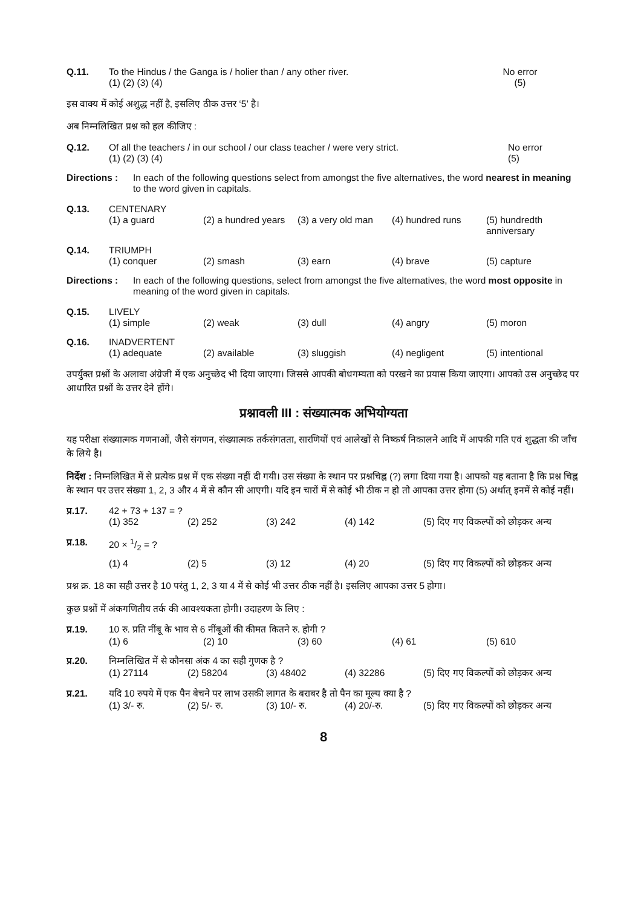Q.11. To the Hindus / the Ganga is / holier than / any other river. No error
(1) (2) (3) (4) (5)
इस वाक्य में कोई अशुद्ध नहीं है, इसलिए ठीक उत्तर ‘5’ है।
अब निम्नलिखित प्रश्न को हल कीजिए :
Q.12. Of all the teachers / in our school / our class teacher / were very strict. No error
(1) (2) (3) (4) (5)
Directions :
In each of the following questions select from amongst the five alternatives, the word nearest in meaning to the word given in capitals.
Q.13. CENTENARY
(1) a guard (2) a hundred years (3) a very old man (4) hundred runs (5) hundredth anniversary
Q.14. TRIUMPH
(1) conquer (2) smash (3) earn (4) brave (5) capture
Directions :
In each of the following questions, select from amongst the five alternatives, the word most opposite in meaning of the word given in capitals.
Q.15. LIVELY
(1) simple (2) weak (3) dull (4) angry (5) moron
Q.16. INADVERTENT
(1) adequate (2) available (3) sluggish (4) negligent (5) intentional
उपर्युक्त प्रश्नों के अलावा अंग्रेजी में एक अनुच्छेद भी दिया जाएगा। जिससे आपकी बोधगम्यता को परखने का प्रयास किया जाएगा। आपको उस अनुच्छेद पर आधारित प्रश्नों के उत्तर देने होंगे।
प्रश्नावली III : संख्यात्मक अभियोग्यता
यह परीक्षा संख्यात्मक गणनाओं, जैसे संगणन, संख्यात्मक तर्कसंगतता, सारणियों एवं आलेखों से निष्कर्ष निकालने आदि में आपकी गति एवं शुद्धता की जाँच के लिये है।
निर्देश : निम्नलिखित में से प्रत्येक प्रश्न में एक संख्या नहीं दी गयी। उस संख्या के स्थान पर प्रश्नचिह्न (?) लगा दिया गया है। आपको यह बताना है कि प्रश्न चिह्न के स्थान पर उत्तर संख्या 1, 2, 3 और 4 में से कौन सी आएगी। यदि इन चारों में से कोई भी ठीक न हो तो आपका उत्तर होगा (5) अर्थात् इनमें से कोई नहीं।
प्र.17. 42 + 73 + 137 = ?
(1) 352 (2) 252 (3) 242 (4) 142 (5) दिए गए विकल्पों को छोड़कर अन्य
प्र.18. 20 × 1/2 = ?
(1) 4 (2) 5 (3) 12 (4) 20 (5) दिए गए विकल्पों को छोड़कर अन्य
प्रश्न क्र. 18 का सही उत्तर है 10 परंतु 1, 2, 3 या 4 में से कोई भी उत्तर ठीक नहीं है। इसलिए आपका उत्तर 5 होगा।
कुछ प्रश्नों में अंकगणितीय तर्क की आवश्यकता होगी। उदाहरण के लिए :
प्र.19. 10 रु. प्रति नींबू के भाव से 6 नींबूओं की कीमत कितने रु. होगी ?
(1) 6 (2) 10 (3) 60 (4) 61 (5) 610
प्र.20. निम्नलिखित में से कौनसा अंक 4 का सही गुणक है ?
(1) 27114 (2) 58204 (3) 48402 (4) 32286 (5) दिए गए विकल्पों को छोड़कर अन्य
प्र.21. यदि 10 रुपये में एक पैन बेचने पर लाभ उसकी लागत के बराबर है तो पैन का मूल्य क्या है ?
(1) 3/- रु. (2) 5/- रु. (3) 10/- रु. (4) 20/-रु. (5) दिए गए विकल्पों को छोड़कर अन्य
8